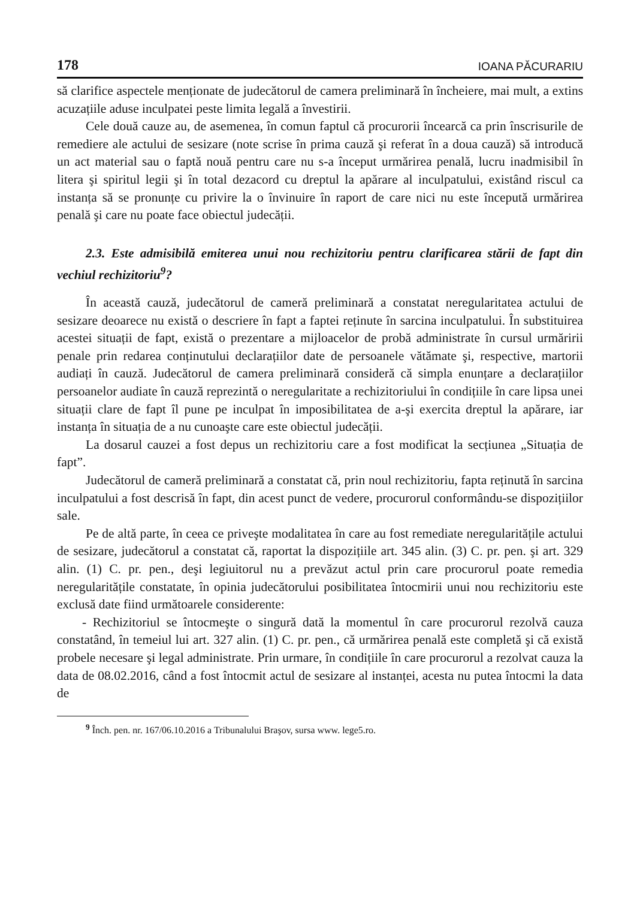178 IOANA PĂCURARIU
să clarifice aspectele menționate de judecătorul de camera preliminară în încheiere, mai mult, a extins acuzațiile aduse inculpatei peste limita legală a învestirii.
Cele două cauze au, de asemenea, în comun faptul că procurorii încearcă ca prin înscrisurile de remediere ale actului de sesizare (note scrise în prima cauză şi referat în a doua cauză) să introducă un act material sau o faptă nouă pentru care nu s-a început urmărirea penală, lucru inadmisibil în litera şi spiritul legii şi în total dezacord cu dreptul la apărare al inculpatului, existând riscul ca instanța să se pronunțe cu privire la o învinuire în raport de care nici nu este începută urmărirea penală şi care nu poate face obiectul judecății.
2.3. Este admisibilă emiterea unui nou rechizitoriu pentru clarificarea stării de fapt din vechiul rechizitoriu<sup>9</sup>?
În această cauză, judecătorul de cameră preliminară a constatat neregularitatea actului de sesizare deoarece nu există o descriere în fapt a faptei reținute în sarcina inculpatului. În substituirea acestei situații de fapt, există o prezentare a mijloacelor de probă administrate în cursul urmăririi penale prin redarea conținutului declarațiilor date de persoanele vătămate şi, respective, martorii audiați în cauză. Judecătorul de camera preliminară consideră că simpla enunțare a declarațiilor persoanelor audiate în cauză reprezintă o neregularitate a rechizitoriului în condițiile în care lipsa unei situații clare de fapt îl pune pe inculpat în imposibilitatea de a-şi exercita dreptul la apărare, iar instanța în situația de a nu cunoaşte care este obiectul judecății.
La dosarul cauzei a fost depus un rechizitoriu care a fost modificat la secțiunea „Situația de fapt”.
Judecătorul de cameră preliminară a constatat că, prin noul rechizitoriu, fapta reținută în sarcina inculpatului a fost descrisă în fapt, din acest punct de vedere, procurorul conformându-se dispozițiilor sale.
Pe de altă parte, în ceea ce priveşte modalitatea în care au fost remediate neregularitățile actului de sesizare, judecătorul a constatat că, raportat la dispozițiile art. 345 alin. (3) C. pr. pen. şi art. 329 alin. (1) C. pr. pen., deşi legiuitorul nu a prevăzut actul prin care procurorul poate remedia neregularitățile constatate, în opinia judecătorului posibilitatea întocmirii unui nou rechizitoriu este exclusă date fiind următoarele considerente:
- Rechizitoriul se întocmeşte o singură dată la momentul în care procurorul rezolvă cauza constatând, în temeiul lui art. 327 alin. (1) C. pr. pen., că urmărirea penală este completă şi că există probele necesare şi legal administrate. Prin urmare, în condițiile în care procurorul a rezolvat cauza la data de 08.02.2016, când a fost întocmit actul de sesizare al instanței, acesta nu putea întocmi la data de
<sup>9</sup> Înch. pen. nr. 167/06.10.2016 a Tribunalului Braşov, sursa www. lege5.ro.